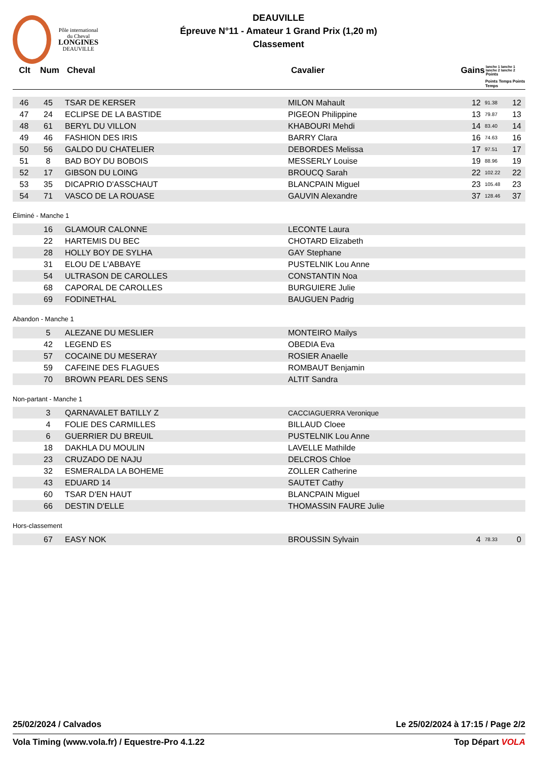Pôle international
du Cheval
LONGINES
DEAUVILLE
DEAUVILLE
Épreuve N°11 - Amateur 1 Grand Prix (1,20 m)
Classement
| Clt | Num | Cheval | Cavalier | Gains | lanche 1 lanche 1 lanche 2 lanche 2 Points |
| --- | --- | --- | --- | --- | --- |
| | | | | | Points Temps Points Temps |
| 46 | 45 | TSAR DE KERSER | MILON Mahault | 12 | 91.38 | 12 |
| 47 | 24 | ECLIPSE DE LA BASTIDE | PIGEON Philippine | 13 | 79.87 | 13 |
| 48 | 61 | BERYL DU VILLON | KHABOURI Mehdi | 14 | 83.40 | 14 |
| 49 | 46 | FASHION DES IRIS | BARRY Clara | 16 | 74.63 | 16 |
| 50 | 56 | GALDO DU CHATELIER | DEBORDES Melissa | 17 | 97.51 | 17 |
| 51 | 8 | BAD BOY DU BOBOIS | MESSERLY Louise | 19 | 88.96 | 19 |
| 52 | 17 | GIBSON DU LOING | BROUCQ Sarah | 22 | 102.22 | 22 |
| 53 | 35 | DICAPRIO D'ASSCHAUT | BLANCPAIN Miguel | 23 | 105.48 | 23 |
| 54 | 71 | VASCO DE LA ROUASE | GAUVIN Alexandre | 37 | 128.46 | 37 |
Éliminé - Manche 1
| | 16 | GLAMOUR CALONNE | LECONTE Laura | |
| | 22 | HARTEMIS DU BEC | CHOTARD Elizabeth | |
| | 28 | HOLLY BOY DE SYLHA | GAY Stephane | |
| | 31 | ELOU DE L'ABBAYE | PUSTELNIK Lou Anne | |
| | 54 | ULTRASON DE CAROLLES | CONSTANTIN Noa | |
| | 68 | CAPORAL DE CAROLLES | BURGUIERE Julie | |
| | 69 | FODINETHAL | BAUGUEN Padrig | |
Abandon - Manche 1
| | 5 | ALEZANE DU MESLIER | MONTEIRO Mailys | |
| | 42 | LEGEND ES | OBEDIA Eva | |
| | 57 | COCAINE DU MESERAY | ROSIER Anaelle | |
| | 59 | CAFEINE DES FLAGUES | ROMBAUT Benjamin | |
| | 70 | BROWN PEARL DES SENS | ALTIT Sandra | |
Non-partant - Manche 1
| | 3 | QARNAVALET BATILLY Z | CACCIAGUERRA Veronique | |
| | 4 | FOLIE DES CARMILLES | BILLAUD Cloee | |
| | 6 | GUERRIER DU BREUIL | PUSTELNIK Lou Anne | |
| | 18 | DAKHLA DU MOULIN | LAVELLE Mathilde | |
| | 23 | CRUZADO DE NAJU | DELCROS Chloe | |
| | 32 | ESMERALDA LA BOHEME | ZOLLER Catherine | |
| | 43 | EDUARD 14 | SAUTET Cathy | |
| | 60 | TSAR D'EN HAUT | BLANCPAIN Miguel | |
| | 66 | DESTIN D'ELLE | THOMASSIN FAURE Julie | |
Hors-classement
| | 67 | EASY NOK | BROUSSIN Sylvain | 4 | 78.33 | 0 |
25/02/2024 / Calvados Le 25/02/2024 à 17:15 / Page 2/2
Vola Timing (www.vola.fr) / Equestre-Pro 4.1.22 Top Départ VOLA